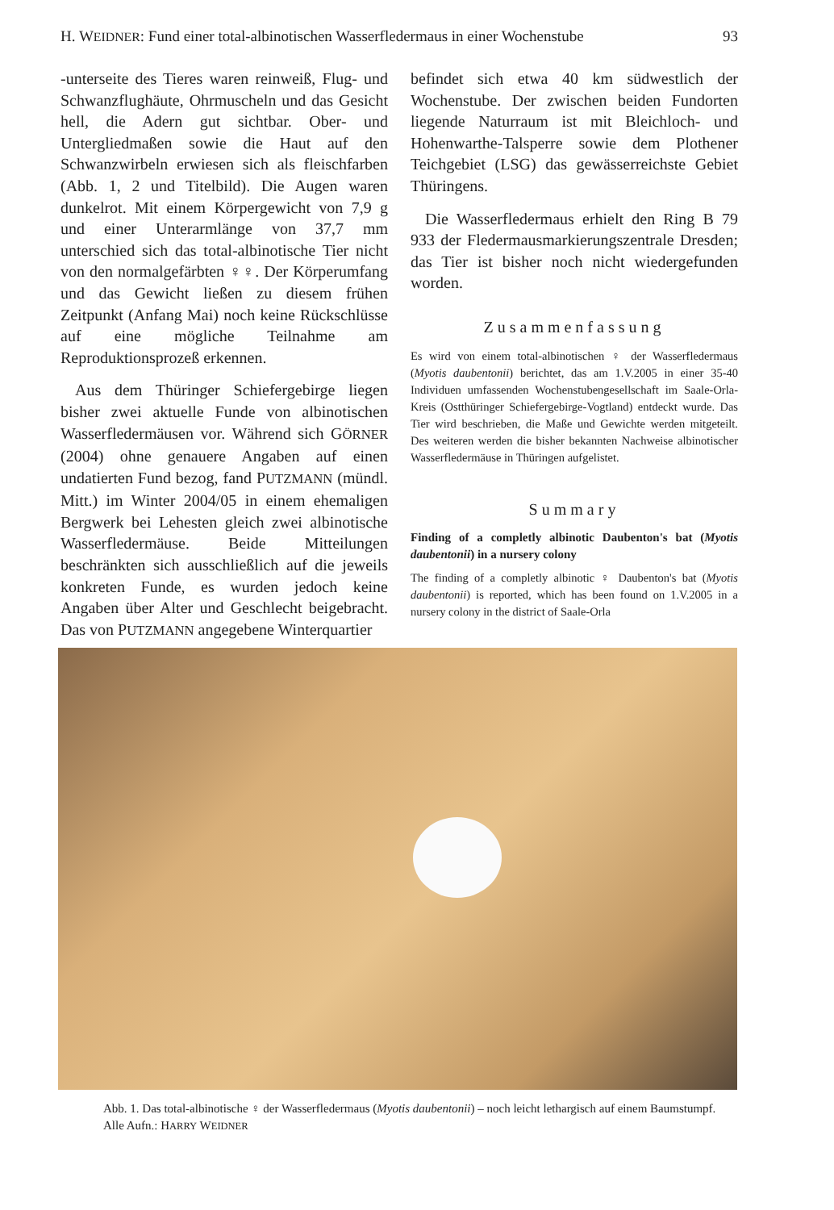H. WEIDNER: Fund einer total-albinotischen Wasserfledermaus in einer Wochenstube 93
-unterseite des Tieres waren reinweiß, Flug- und Schwanzflughäute, Ohrmuscheln und das Gesicht hell, die Adern gut sichtbar. Ober- und Untergliedmaßen sowie die Haut auf den Schwanzwirbeln erwiesen sich als fleischfarben (Abb. 1, 2 und Titelbild). Die Augen waren dunkelrot. Mit einem Körpergewicht von 7,9 g und einer Unterarmlänge von 37,7 mm unterschied sich das total-albinotische Tier nicht von den normalgefärbten ♀♀. Der Körperumfang und das Gewicht ließen zu diesem frühen Zeitpunkt (Anfang Mai) noch keine Rückschlüsse auf eine mögliche Teilnahme am Reproduktionsprozeß erkennen.
Aus dem Thüringer Schiefergebirge liegen bisher zwei aktuelle Funde von albinotischen Wasserfledermäusen vor. Während sich GÖRNER (2004) ohne genauere Angaben auf einen undatierten Fund bezog, fand PUTZMANN (mündl. Mitt.) im Winter 2004/05 in einem ehemaligen Bergwerk bei Lehesten gleich zwei albinotische Wasserfledermäuse. Beide Mitteilungen beschränkten sich ausschließlich auf die jeweils konkreten Funde, es wurden jedoch keine Angaben über Alter und Geschlecht beigebracht. Das von PUTZMANN angegebene Winterquartier
befindet sich etwa 40 km südwestlich der Wochenstube. Der zwischen beiden Fundorten liegende Naturraum ist mit Bleichloch- und Hohenwarthe-Talsperre sowie dem Plothener Teichgebiet (LSG) das gewässerreichste Gebiet Thüringens.
Die Wasserfledermaus erhielt den Ring B 79 933 der Fledermausmarkierungszentrale Dresden; das Tier ist bisher noch nicht wiedergefunden worden.
Zusammenfassung
Es wird von einem total-albinotischen ♀ der Wasserfledermaus (Myotis daubentonii) berichtet, das am 1.V.2005 in einer 35-40 Individuen umfassenden Wochenstubengesellschaft im Saale-Orla-Kreis (Ostthüringer Schiefergebirge-Vogtland) entdeckt wurde. Das Tier wird beschrieben, die Maße und Gewichte werden mitgeteilt. Des weiteren werden die bisher bekannten Nachweise albinotischer Wasserfledermäuse in Thüringen aufgelistet.
Summary
Finding of a completly albinotic Daubenton's bat (Myotis daubentonii) in a nursery colony
The finding of a completly albinotic ♀ Daubenton's bat (Myotis daubentonii) is reported, which has been found on 1.V.2005 in a nursery colony in the district of Saale-Orla
Abb. 1. Das total-albinotische ♀ der Wasserfledermaus (Myotis daubentonii) – noch leicht lethargisch auf einem Baumstumpf. Alle Aufn.: HARRY WEIDNER